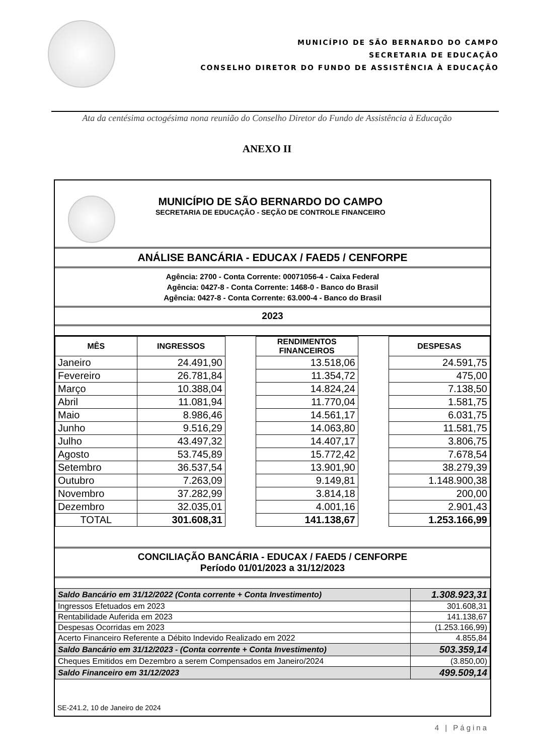MUNICÍPIO DE SÃO BERNARDO DO CAMPO
SECRETARIA DE EDUCAÇÃO
CONSELHO DIRETOR DO FUNDO DE ASSISTÊNCIA À EDUCAÇÃO
Ata da centésima octogésima nona reunião do Conselho Diretor do Fundo de Assistência à Educação
ANEXO II
MUNICÍPIO DE SÃO BERNARDO DO CAMPO
SECRETARIA DE EDUCAÇÃO - SEÇÃO DE CONTROLE FINANCEIRO
ANÁLISE BANCÁRIA - EDUCAX / FAED5 / CENFORPE
Agência: 2700 - Conta Corrente: 00071056-4 - Caixa Federal
Agência: 0427-8 - Conta Corrente: 1468-0 - Banco do Brasil
Agência: 0427-8 - Conta Corrente: 63.000-4 - Banco do Brasil
2023
| MÊS | INGRESSOS | | RENDIMENTOS FINANCEIROS | | DESPESAS |
| Janeiro | 24.491,90 | | 13.518,06 | | 24.591,75 |
| Fevereiro | 26.781,84 | | 11.354,72 | | 475,00 |
| Março | 10.388,04 | | 14.824,24 | | 7.138,50 |
| Abril | 11.081,94 | | 11.770,04 | | 1.581,75 |
| Maio | 8.986,46 | | 14.561,17 | | 6.031,75 |
| Junho | 9.516,29 | | 14.063,80 | | 11.581,75 |
| Julho | 43.497,32 | | 14.407,17 | | 3.806,75 |
| Agosto | 53.745,89 | | 15.772,42 | | 7.678,54 |
| Setembro | 36.537,54 | | 13.901,90 | | 38.279,39 |
| Outubro | 7.263,09 | | 9.149,81 | | 1.148.900,38 |
| Novembro | 37.282,99 | | 3.814,18 | | 200,00 |
| Dezembro | 32.035,01 | | 4.001,16 | | 2.901,43 |
| TOTAL | 301.608,31 | | 141.138,67 | | 1.253.166,99 |
CONCILIAÇÃO BANCÁRIA - EDUCAX / FAED5 / CENFORPE
Período 01/01/2023 a 31/12/2023
| Saldo Bancário em 31/12/2022 (Conta corrente + Conta Investimento) | 1.308.923,31 |
| Ingressos Efetuados em 2023 | 301.608,31 |
| Rentabilidade Auferida em 2023 | 141.138,67 |
| Despesas Ocorridas em 2023 | (1.253.166,99) |
| Acerto Financeiro Referente a Débito Indevido Realizado em 2022 | 4.855,84 |
| Saldo Bancário em 31/12/2023 - (Conta corrente + Conta Investimento) | 503.359,14 |
| Cheques Emitidos em Dezembro a serem Compensados em Janeiro/2024 | (3.850,00) |
| Saldo Financeiro em 31/12/2023 | 499.509,14 |
SE-241.2, 10 de Janeiro de 2024
4 | Página